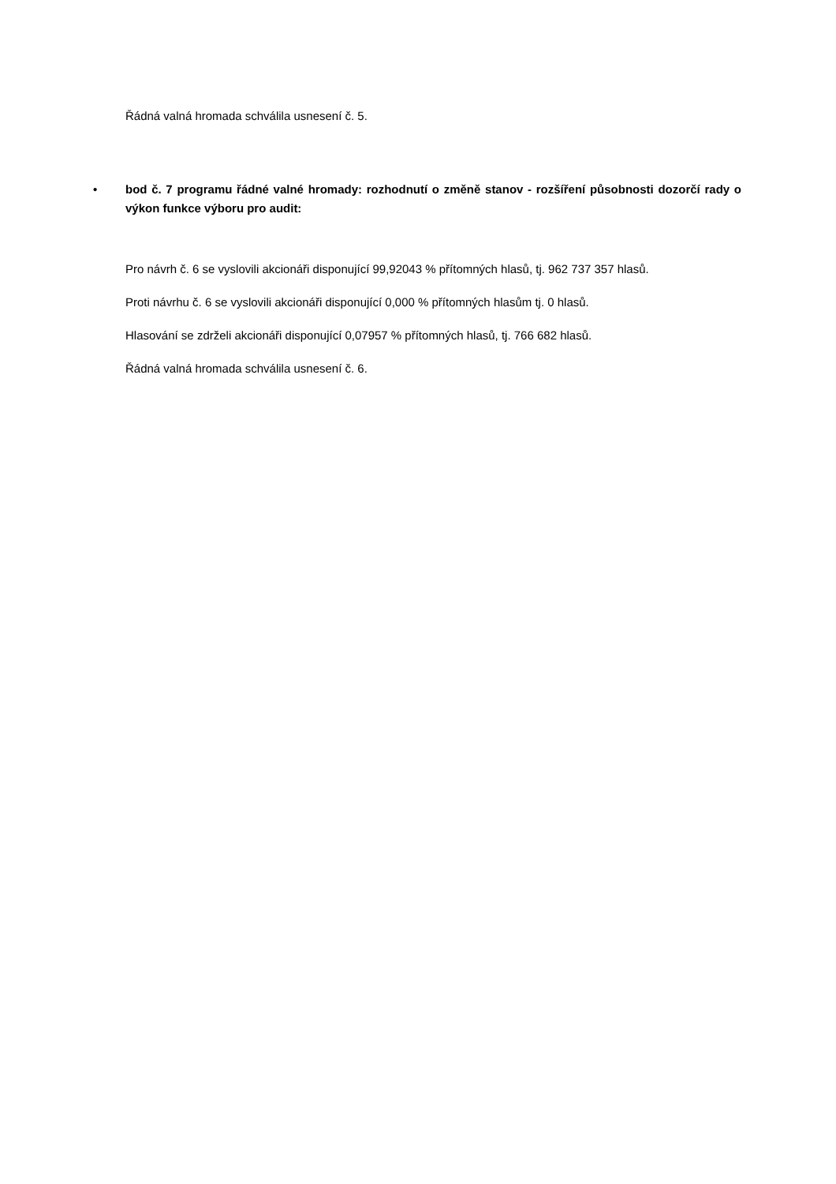Řádná valná hromada schválila usnesení č. 5.
• bod č. 7 programu řádné valné hromady: rozhodnutí o změně stanov - rozšíření působnosti dozorčí rady o výkon funkce výboru pro audit:
Pro návrh č. 6 se vyslovili akcionáři disponující 99,92043 % přítomných hlasů, tj. 962 737 357 hlasů.
Proti návrhu č. 6 se vyslovili akcionáři disponující 0,000 % přítomných hlasům tj. 0 hlasů.
Hlasování se zdrželi akcionáři disponující 0,07957 % přítomných hlasů, tj. 766 682 hlasů.
Řádná valná hromada schválila usnesení č. 6.